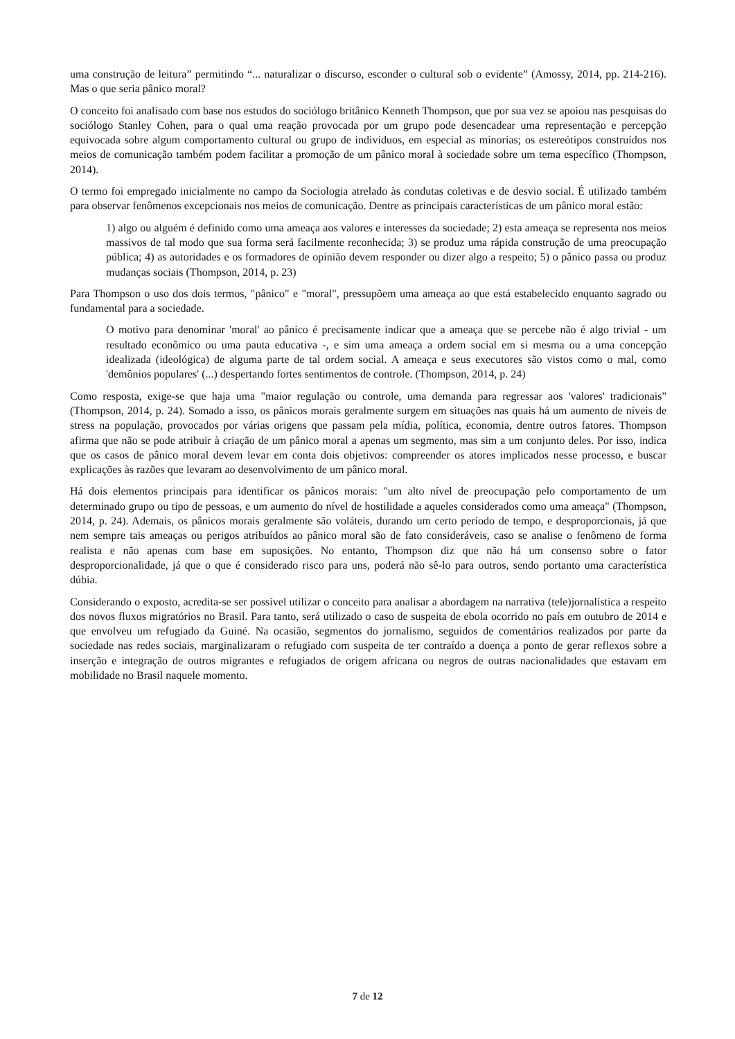uma construção de leitura” permitindo “... naturalizar o discurso, esconder o cultural sob o evidente” (Amossy, 2014, pp. 214-216). Mas o que seria pânico moral?
O conceito foi analisado com base nos estudos do sociólogo britânico Kenneth Thompson, que por sua vez se apoiou nas pesquisas do sociólogo Stanley Cohen, para o qual uma reação provocada por um grupo pode desencadear uma representação e percepção equivocada sobre algum comportamento cultural ou grupo de indivíduos, em especial as minorias; os estereótipos construídos nos meios de comunicação também podem facilitar a promoção de um pânico moral à sociedade sobre um tema específico (Thompson, 2014).
O termo foi empregado inicialmente no campo da Sociologia atrelado às condutas coletivas e de desvio social. É utilizado também para observar fenômenos excepcionais nos meios de comunicação. Dentre as principais características de um pânico moral estão:
1) algo ou alguém é definido como uma ameaça aos valores e interesses da sociedade; 2) esta ameaça se representa nos meios massivos de tal modo que sua forma será facilmente reconhecida; 3) se produz uma rápida construção de uma preocupação pública; 4) as autoridades e os formadores de opinião devem responder ou dizer algo a respeito; 5) o pânico passa ou produz mudanças sociais (Thompson, 2014, p. 23)
Para Thompson o uso dos dois termos, "pânico" e "moral", pressupõem uma ameaça ao que está estabelecido enquanto sagrado ou fundamental para a sociedade.
O motivo para denominar 'moral' ao pânico é precisamente indicar que a ameaça que se percebe não é algo trivial - um resultado econômico ou uma pauta educativa -, e sim uma ameaça a ordem social em si mesma ou a uma concepção idealizada (ideológica) de alguma parte de tal ordem social. A ameaça e seus executores são vistos como o mal, como 'demônios populares' (...) despertando fortes sentimentos de controle. (Thompson, 2014, p. 24)
Como resposta, exige-se que haja uma "maior regulação ou controle, uma demanda para regressar aos 'valores' tradicionais" (Thompson, 2014, p. 24). Somado a isso, os pânicos morais geralmente surgem em situações nas quais há um aumento de níveis de stress na população, provocados por várias origens que passam pela mídia, política, economia, dentre outros fatores. Thompson afirma que não se pode atribuir à criação de um pânico moral a apenas um segmento, mas sim a um conjunto deles. Por isso, indica que os casos de pânico moral devem levar em conta dois objetivos: compreender os atores implicados nesse processo, e buscar explicações às razões que levaram ao desenvolvimento de um pânico moral.
Há dois elementos principais para identificar os pânicos morais: "um alto nível de preocupação pelo comportamento de um determinado grupo ou tipo de pessoas, e um aumento do nível de hostilidade a aqueles considerados como uma ameaça" (Thompson, 2014, p. 24). Ademais, os pânicos morais geralmente são voláteis, durando um certo período de tempo, e desproporcionais, já que nem sempre tais ameaças ou perigos atribuídos ao pânico moral são de fato consideráveis, caso se analise o fenômeno de forma realista e não apenas com base em suposições. No entanto, Thompson diz que não há um consenso sobre o fator desproporcionalidade, já que o que é considerado risco para uns, poderá não sê-lo para outros, sendo portanto uma característica dúbia.
Considerando o exposto, acredita-se ser possível utilizar o conceito para analisar a abordagem na narrativa (tele)jornalística a respeito dos novos fluxos migratórios no Brasil. Para tanto, será utilizado o caso de suspeita de ebola ocorrido no país em outubro de 2014 e que envolveu um refugiado da Guiné. Na ocasião, segmentos do jornalismo, seguidos de comentários realizados por parte da sociedade nas redes sociais, marginalizaram o refugiado com suspeita de ter contraído a doença a ponto de gerar reflexos sobre a inserção e integração de outros migrantes e refugiados de origem africana ou negros de outras nacionalidades que estavam em mobilidade no Brasil naquele momento.
7 de 12